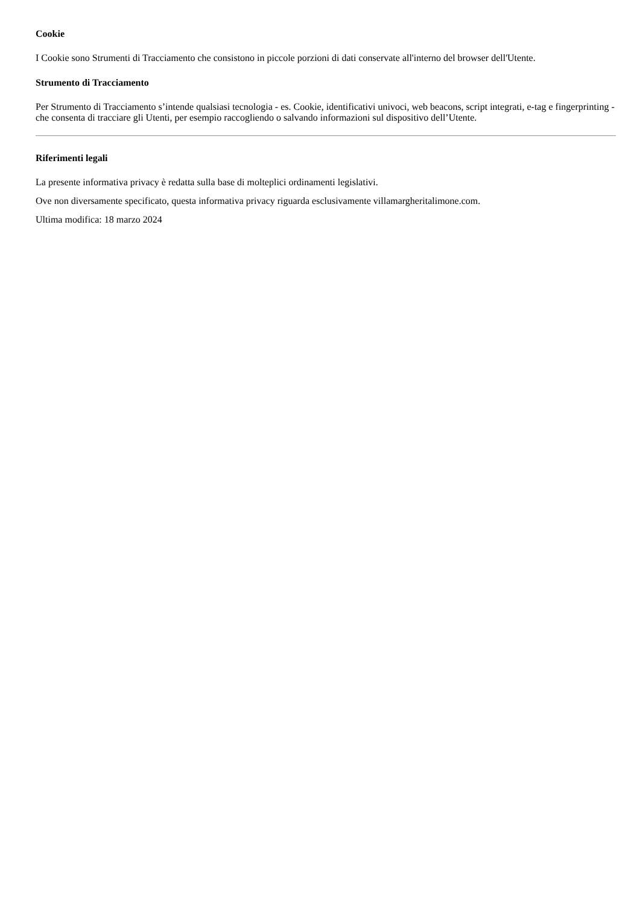Cookie
I Cookie sono Strumenti di Tracciamento che consistono in piccole porzioni di dati conservate all'interno del browser dell'Utente.
Strumento di Tracciamento
Per Strumento di Tracciamento s’intende qualsiasi tecnologia - es. Cookie, identificativi univoci, web beacons, script integrati, e-tag e fingerprinting - che consenta di tracciare gli Utenti, per esempio raccogliendo o salvando informazioni sul dispositivo dell’Utente.
Riferimenti legali
La presente informativa privacy è redatta sulla base di molteplici ordinamenti legislativi.
Ove non diversamente specificato, questa informativa privacy riguarda esclusivamente villamargheritalimone.com.
Ultima modifica: 18 marzo 2024